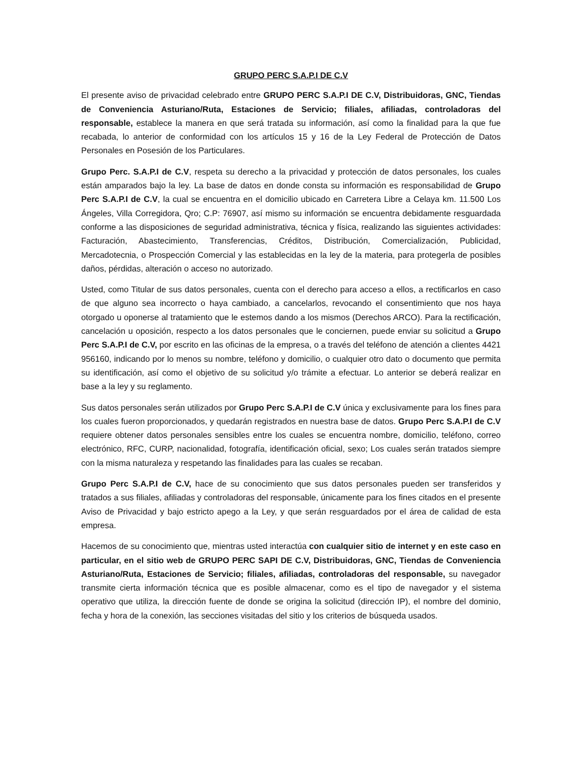GRUPO PERC S.A.P.I DE C.V
El presente aviso de privacidad celebrado entre GRUPO PERC S.A.P.I DE C.V, Distribuidoras, GNC, Tiendas de Conveniencia Asturiano/Ruta, Estaciones de Servicio; filiales, afiliadas, controladoras del responsable, establece la manera en que será tratada su información, así como la finalidad para la que fue recabada, lo anterior de conformidad con los artículos 15 y 16 de la Ley Federal de Protección de Datos Personales en Posesión de los Particulares.
Grupo Perc. S.A.P.I de C.V, respeta su derecho a la privacidad y protección de datos personales, los cuales están amparados bajo la ley. La base de datos en donde consta su información es responsabilidad de Grupo Perc S.A.P.I de C.V, la cual se encuentra en el domicilio ubicado en Carretera Libre a Celaya km. 11.500 Los Ángeles, Villa Corregidora, Qro; C.P: 76907, así mismo su información se encuentra debidamente resguardada conforme a las disposiciones de seguridad administrativa, técnica y física, realizando las siguientes actividades: Facturación, Abastecimiento, Transferencias, Créditos, Distribución, Comercialización, Publicidad, Mercadotecnia, o Prospección Comercial y las establecidas en la ley de la materia, para protegerla de posibles daños, pérdidas, alteración o acceso no autorizado.
Usted, como Titular de sus datos personales, cuenta con el derecho para acceso a ellos, a rectificarlos en caso de que alguno sea incorrecto o haya cambiado, a cancelarlos, revocando el consentimiento que nos haya otorgado u oponerse al tratamiento que le estemos dando a los mismos (Derechos ARCO). Para la rectificación, cancelación u oposición, respecto a los datos personales que le conciernen, puede enviar su solicitud a Grupo Perc S.A.P.I de C.V, por escrito en las oficinas de la empresa, o a través del teléfono de atención a clientes 4421 956160, indicando por lo menos su nombre, teléfono y domicilio, o cualquier otro dato o documento que permita su identificación, así como el objetivo de su solicitud y/o trámite a efectuar. Lo anterior se deberá realizar en base a la ley y su reglamento.
Sus datos personales serán utilizados por Grupo Perc S.A.P.I de C.V única y exclusivamente para los fines para los cuales fueron proporcionados, y quedarán registrados en nuestra base de datos. Grupo Perc S.A.P.I de C.V requiere obtener datos personales sensibles entre los cuales se encuentra nombre, domicilio, teléfono, correo electrónico, RFC, CURP, nacionalidad, fotografía, identificación oficial, sexo; Los cuales serán tratados siempre con la misma naturaleza y respetando las finalidades para las cuales se recaban.
Grupo Perc S.A.P.I de C.V, hace de su conocimiento que sus datos personales pueden ser transferidos y tratados a sus filiales, afiliadas y controladoras del responsable, únicamente para los fines citados en el presente Aviso de Privacidad y bajo estricto apego a la Ley, y que serán resguardados por el área de calidad de esta empresa.
Hacemos de su conocimiento que, mientras usted interactúa con cualquier sitio de internet y en este caso en particular, en el sitio web de GRUPO PERC SAPI DE C.V, Distribuidoras, GNC, Tiendas de Conveniencia Asturiano/Ruta, Estaciones de Servicio; filiales, afiliadas, controladoras del responsable, su navegador transmite cierta información técnica que es posible almacenar, como es el tipo de navegador y el sistema operativo que utiliza, la dirección fuente de donde se origina la solicitud (dirección IP), el nombre del dominio, fecha y hora de la conexión, las secciones visitadas del sitio y los criterios de búsqueda usados.